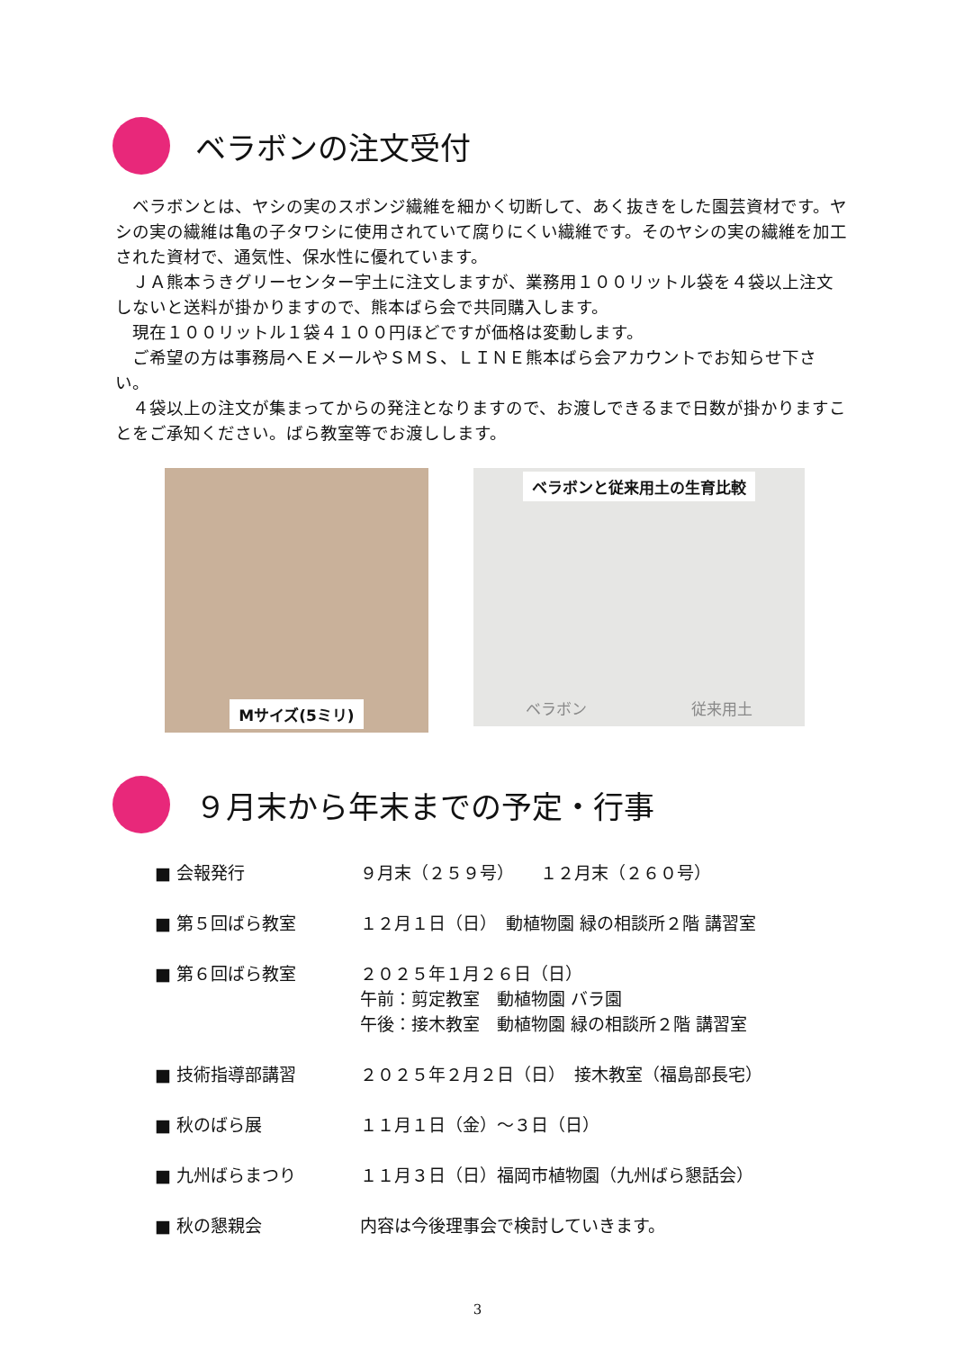ベラボンの注文受付
　ベラボンとは、ヤシの実のスポンジ繊維を細かく切断して、あく抜きをした園芸資材です。ヤシの実の繊維は亀の子タワシに使用されていて腐りにくい繊維です。そのヤシの実の繊維を加工された資材で、通気性、保水性に優れています。
　ＪＡ熊本うきグリーセンター宇土に注文しますが、業務用１００リットル袋を４袋以上注文しないと送料が掛かりますので、熊本ばら会で共同購入します。
　現在１００リットル１袋４１００円ほどですが価格は変動します。
　ご希望の方は事務局へＥメールやＳＭＳ、ＬＩＮＥ熊本ばら会アカウントでお知らせ下さい。
　４袋以上の注文が集まってからの発注となりますので、お渡しできるまで日数が掛かりますことをご承知ください。ばら教室等でお渡しします。
Mサイズ(5ミリ)
ベラボンと従来用土の生育比較
ベラボン 従来用土
９月末から年末までの予定・行事
■ 会報発行 ９月末（２５９号）　　１２月末（２６０号）
■ 第５回ばら教室 １２月１日（日）　動植物園 緑の相談所２階 講習室
■ 第６回ばら教室 ２０２５年１月２６日（日）
午前：剪定教室　動植物園 バラ園
午後：接木教室　動植物園 緑の相談所２階 講習室
■ 技術指導部講習 ２０２５年２月２日（日）　接木教室（福島部長宅）
■ 秋のばら展 １１月１日（金）～３日（日）
■ 九州ばらまつり １１月３日（日）福岡市植物園（九州ばら懇話会）
■ 秋の懇親会 内容は今後理事会で検討していきます。
3